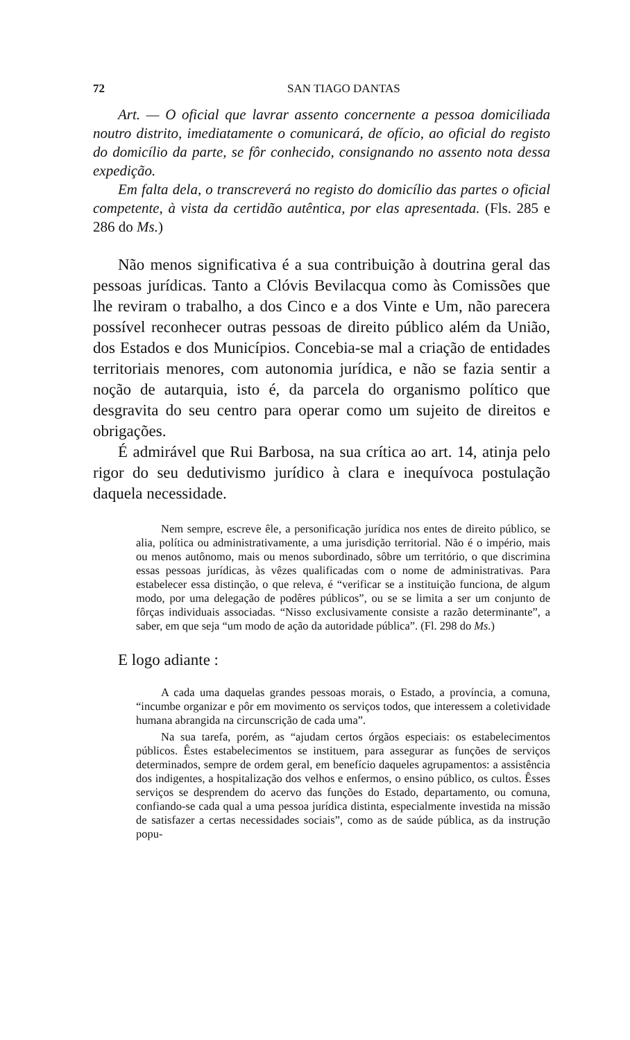72 SAN TIAGO DANTAS
Art. — O oficial que lavrar assento concernente a pessoa domiciliada noutro distrito, imediatamente o comunicará, de ofício, ao oficial do registo do domicílio da parte, se fôr conhecido, consignando no assento nota dessa expedição.
Em falta dela, o transcreverá no registo do domicílio das partes o oficial competente, à vista da certidão autêntica, por elas apresentada. (Fls. 285 e 286 do Ms.)
Não menos significativa é a sua contribuição à doutrina geral das pessoas jurídicas. Tanto a Clóvis Bevilacqua como às Comissões que lhe reviram o trabalho, a dos Cinco e a dos Vinte e Um, não parecera possível reconhecer outras pessoas de direito público além da União, dos Estados e dos Municípios. Concebia-se mal a criação de entidades territoriais menores, com autonomia jurídica, e não se fazia sentir a noção de autarquia, isto é, da parcela do organismo político que desgravita do seu centro para operar como um sujeito de direitos e obrigações.
É admirável que Rui Barbosa, na sua crítica ao art. 14, atinja pelo rigor do seu dedutivismo jurídico à clara e inequívoca postulação daquela necessidade.
Nem sempre, escreve êle, a personificação jurídica nos entes de direito público, se alia, política ou administrativamente, a uma jurisdição territorial. Não é o império, mais ou menos autônomo, mais ou menos subordinado, sôbre um território, o que discrimina essas pessoas jurídicas, às vêzes qualificadas com o nome de administrativas. Para estabelecer essa distinção, o que releva, é “verificar se a instituição funciona, de algum modo, por uma delegação de podêres públicos”, ou se se limita a ser um conjunto de fôrças individuais associadas. “Nisso exclusivamente consiste a razão determinante”, a saber, em que seja “um modo de ação da autoridade pública”. (Fl. 298 do Ms.)
E logo adiante :
A cada uma daquelas grandes pessoas morais, o Estado, a província, a comuna, “incumbe organizar e pôr em movimento os serviços todos, que interessem a coletividade humana abrangida na circunscrição de cada uma”.
Na sua tarefa, porém, as “ajudam certos órgãos especiais: os estabelecimentos públicos. Êstes estabelecimentos se instituem, para assegurar as funções de serviços determinados, sempre de ordem geral, em benefício daqueles agrupamentos: a assistência dos indigentes, a hospitalização dos velhos e enfermos, o ensino público, os cultos. Êsses serviços se desprendem do acervo das funções do Estado, departamento, ou comuna, confiando-se cada qual a uma pessoa jurídica distinta, especialmente investida na missão de satisfazer a certas necessidades sociais”, como as de saúde pública, as da instrução popu-